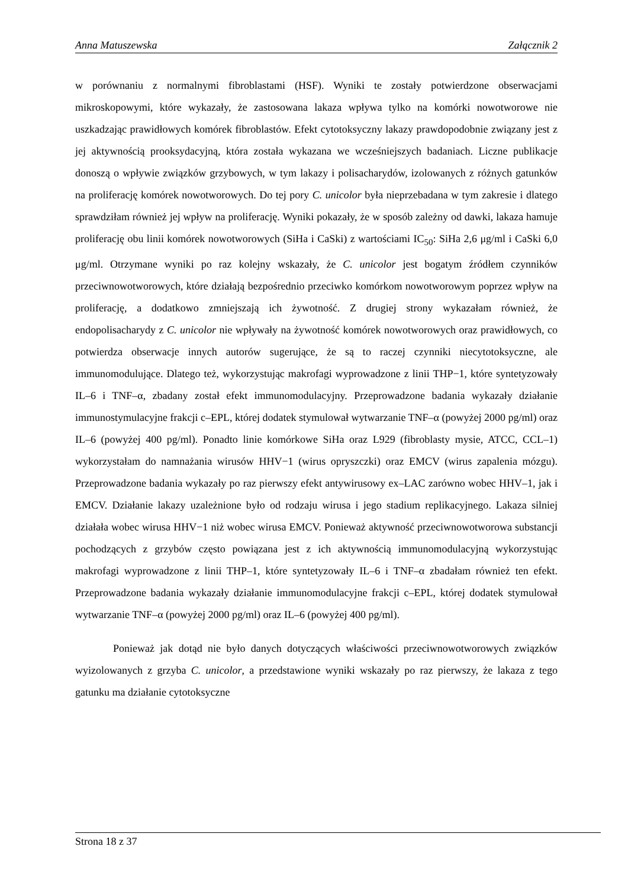Anna Matuszewska Załącznik 2
w porównaniu z normalnymi fibroblastami (HSF). Wyniki te zostały potwierdzone obserwacjami mikroskopowymi, które wykazały, że zastosowana lakaza wpływa tylko na komórki nowotworowe nie uszkadzając prawidłowych komórek fibroblastów. Efekt cytotoksyczny lakazy prawdopodobnie związany jest z jej aktywnością prooksydacyjną, która została wykazana we wcześniejszych badaniach. Liczne publikacje donoszą o wpływie związków grzybowych, w tym lakazy i polisacharydów, izolowanych z różnych gatunków na proliferację komórek nowotworowych. Do tej pory C. unicolor była nieprzebadana w tym zakresie i dlatego sprawdziłam również jej wpływ na proliferację. Wyniki pokazały, że w sposób zależny od dawki, lakaza hamuje proliferację obu linii komórek nowotworowych (SiHa i CaSki) z wartościami IC<sub>50</sub>: SiHa 2,6 μg/ml i CaSki 6,0 μg/ml. Otrzymane wyniki po raz kolejny wskazały, że C. unicolor jest bogatym źródłem czynników przeciwnowotworowych, które działają bezpośrednio przeciwko komórkom nowotworowym poprzez wpływ na proliferację, a dodatkowo zmniejszają ich żywotność. Z drugiej strony wykazałam również, że endopolisacharydy z C. unicolor nie wpływały na żywotność komórek nowotworowych oraz prawidłowych, co potwierdza obserwacje innych autorów sugerujące, że są to raczej czynniki niecytotoksyczne, ale immunomodulujące. Dlatego też, wykorzystując makrofagi wyprowadzone z linii THP−1, które syntetyzowały IL–6 i TNF–α, zbadany został efekt immunomodulacyjny. Przeprowadzone badania wykazały działanie immunostymulacyjne frakcji c–EPL, której dodatek stymulował wytwarzanie TNF–α (powyżej 2000 pg/ml) oraz IL–6 (powyżej 400 pg/ml). Ponadto linie komórkowe SiHa oraz L929 (fibroblasty mysie, ATCC, CCL–1) wykorzystałam do namnażania wirusów HHV−1 (wirus opryszczki) oraz EMCV (wirus zapalenia mózgu). Przeprowadzone badania wykazały po raz pierwszy efekt antywirusowy ex–LAC zarówno wobec HHV–1, jak i EMCV. Działanie lakazy uzależnione było od rodzaju wirusa i jego stadium replikacyjnego. Lakaza silniej działała wobec wirusa HHV−1 niż wobec wirusa EMCV. Ponieważ aktywność przeciwnowotworowa substancji pochodzących z grzybów często powiązana jest z ich aktywnością immunomodulacyjną wykorzystując makrofagi wyprowadzone z linii THP–1, które syntetyzowały IL–6 i TNF–α zbadałam również ten efekt. Przeprowadzone badania wykazały działanie immunomodulacyjne frakcji c–EPL, której dodatek stymulował wytwarzanie TNF–α (powyżej 2000 pg/ml) oraz IL–6 (powyżej 400 pg/ml).
Ponieważ jak dotąd nie było danych dotyczących właściwości przeciwnowotworowych związków wyizolowanych z grzyba C. unicolor, a przedstawione wyniki wskazały po raz pierwszy, że lakaza z tego gatunku ma działanie cytotoksyczne
Strona 18 z 37